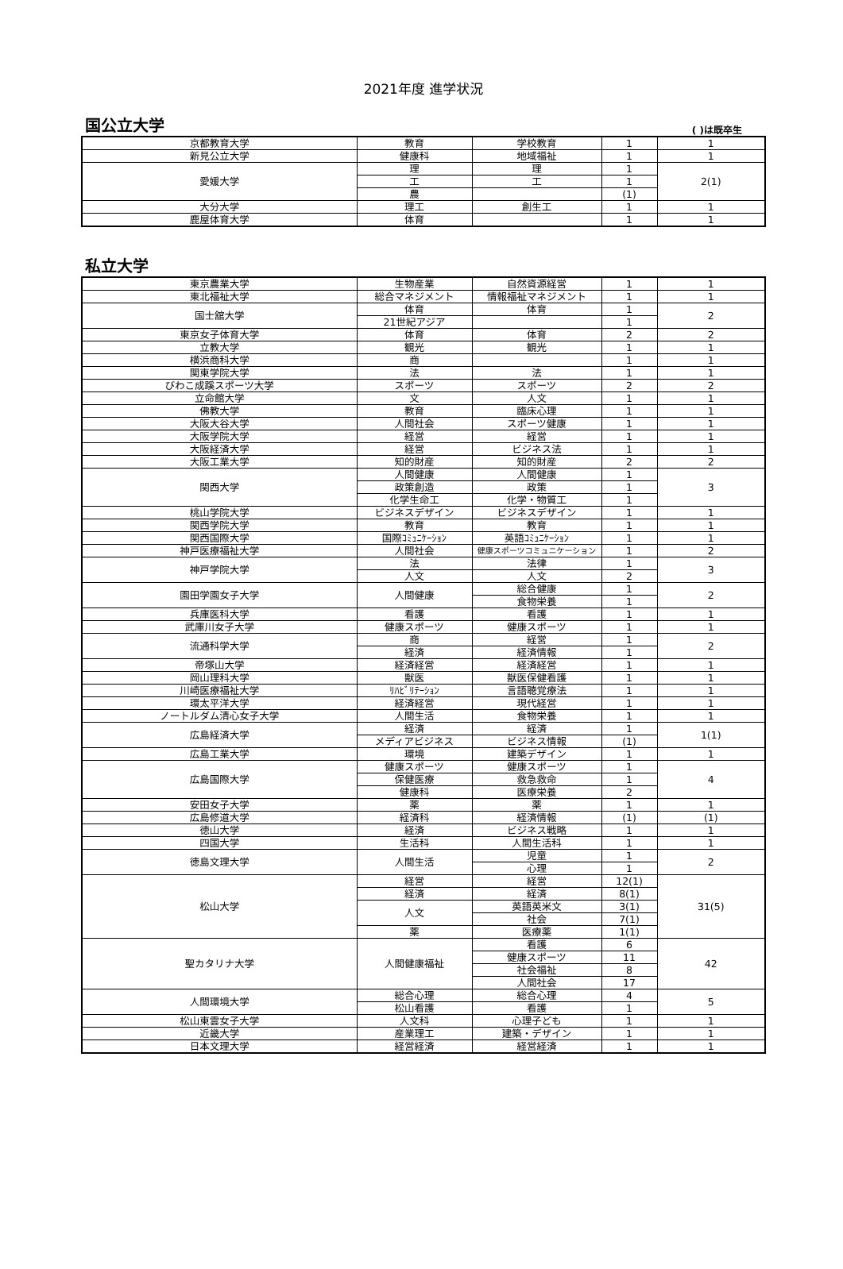2021年度 進学状況
国公立大学 ( )は既卒生
| 京都教育大学 | 教育 | 学校教育 | 1 | 1 |
| 新見公立大学 | 健康科 | 地域福祉 | 1 | 1 |
| 愛媛大学 | 理 | 理 | 1 | 2(1) |
| | 工 | 工 | 1 | |
| | 農 | | (1) | |
| 大分大学 | 理工 | 創生工 | 1 | 1 |
| 鹿屋体育大学 | 体育 | | 1 | 1 |
私立大学
| 東京農業大学 | 生物産業 | 自然資源経営 | 1 | 1 |
| 東北福祉大学 | 総合マネジメント | 情報福祉マネジメント | 1 | 1 |
| 国士舘大学 | 体育 | 体育 | 1 | 2 |
| | 21世紀アジア | | 1 | |
| 東京女子体育大学 | 体育 | 体育 | 2 | 2 |
| 立教大学 | 観光 | 観光 | 1 | 1 |
| 横浜商科大学 | 商 | | 1 | 1 |
| 関東学院大学 | 法 | 法 | 1 | 1 |
| びわこ成蹊スポーツ大学 | スポーツ | スポーツ | 2 | 2 |
| 立命館大学 | 文 | 人文 | 1 | 1 |
| 佛教大学 | 教育 | 臨床心理 | 1 | 1 |
| 大阪大谷大学 | 人間社会 | スポーツ健康 | 1 | 1 |
| 大阪学院大学 | 経営 | 経営 | 1 | 1 |
| 大阪経済大学 | 経営 | ビジネス法 | 1 | 1 |
| 大阪工業大学 | 知的財産 | 知的財産 | 2 | 2 |
| 関西大学 | 人間健康 | 人間健康 | 1 | 3 |
| | 政策創造 | 政策 | 1 | |
| | 化学生命工 | 化学・物質工 | 1 | |
| 桃山学院大学 | ビジネスデザイン | ビジネスデザイン | 1 | 1 |
| 関西学院大学 | 教育 | 教育 | 1 | 1 |
| 関西国際大学 | 国際ｺﾐｭﾆｹｰｼｮﾝ | 英語ｺﾐｭﾆｹｰｼｮﾝ | 1 | 1 |
| 神戸医療福祉大学 | 人間社会 | 健康スポーツコミュニケーション | 1 | 2 |
| 神戸学院大学 | 法 | 法律 | 1 | 3 |
| | 人文 | 人文 | 2 | |
| 園田学園女子大学 | 人間健康 | 総合健康 | 1 | 2 |
| | | 食物栄養 | 1 | |
| 兵庫医科大学 | 看護 | 看護 | 1 | 1 |
| 武庫川女子大学 | 健康スポーツ | 健康スポーツ | 1 | 1 |
| 流通科学大学 | 商 | 経営 | 1 | 2 |
| | 経済 | 経済情報 | 1 | |
| 帝塚山大学 | 経済経営 | 経済経営 | 1 | 1 |
| 岡山理科大学 | 獣医 | 獣医保健看護 | 1 | 1 |
| 川崎医療福祉大学 | ﾘﾊﾋﾞﾘﾃｰｼｮﾝ | 言語聴覚療法 | 1 | 1 |
| 環太平洋大学 | 経済経営 | 現代経営 | 1 | 1 |
| ノートルダム清心女子大学 | 人間生活 | 食物栄養 | 1 | 1 |
| 広島経済大学 | 経済 | 経済 | 1 | 1(1) |
| | メディアビジネス | ビジネス情報 | (1) | |
| 広島工業大学 | 環境 | 建築デザイン | 1 | 1 |
| 広島国際大学 | 健康スポーツ | 健康スポーツ | 1 | 4 |
| | 保健医療 | 救急救命 | 1 | |
| | 健康科 | 医療栄養 | 2 | |
| 安田女子大学 | 薬 | 薬 | 1 | 1 |
| 広島修道大学 | 経済科 | 経済情報 | (1) | (1) |
| 徳山大学 | 経済 | ビジネス戦略 | 1 | 1 |
| 四国大学 | 生活科 | 人間生活科 | 1 | 1 |
| 徳島文理大学 | 人間生活 | 児童 | 1 | 2 |
| | | 心理 | 1 | |
| 松山大学 | 経営 | 経営 | 12(1) | 31(5) |
| | 経済 | 経済 | 8(1) | |
| | 人文 | 英語英米文 | 3(1) | |
| | | 社会 | 7(1) | |
| | 薬 | 医療薬 | 1(1) | |
| 聖カタリナ大学 | 人間健康福祉 | 看護 | 6 | 42 |
| | | 健康スポーツ | 11 | |
| | | 社会福祉 | 8 | |
| | | 人間社会 | 17 | |
| 人間環境大学 | 総合心理 | 総合心理 | 4 | 5 |
| | 松山看護 | 看護 | 1 | |
| 松山東雲女子大学 | 人文科 | 心理子ども | 1 | 1 |
| 近畿大学 | 産業理工 | 建築・デザイン | 1 | 1 |
| 日本文理大学 | 経営経済 | 経営経済 | 1 | 1 |